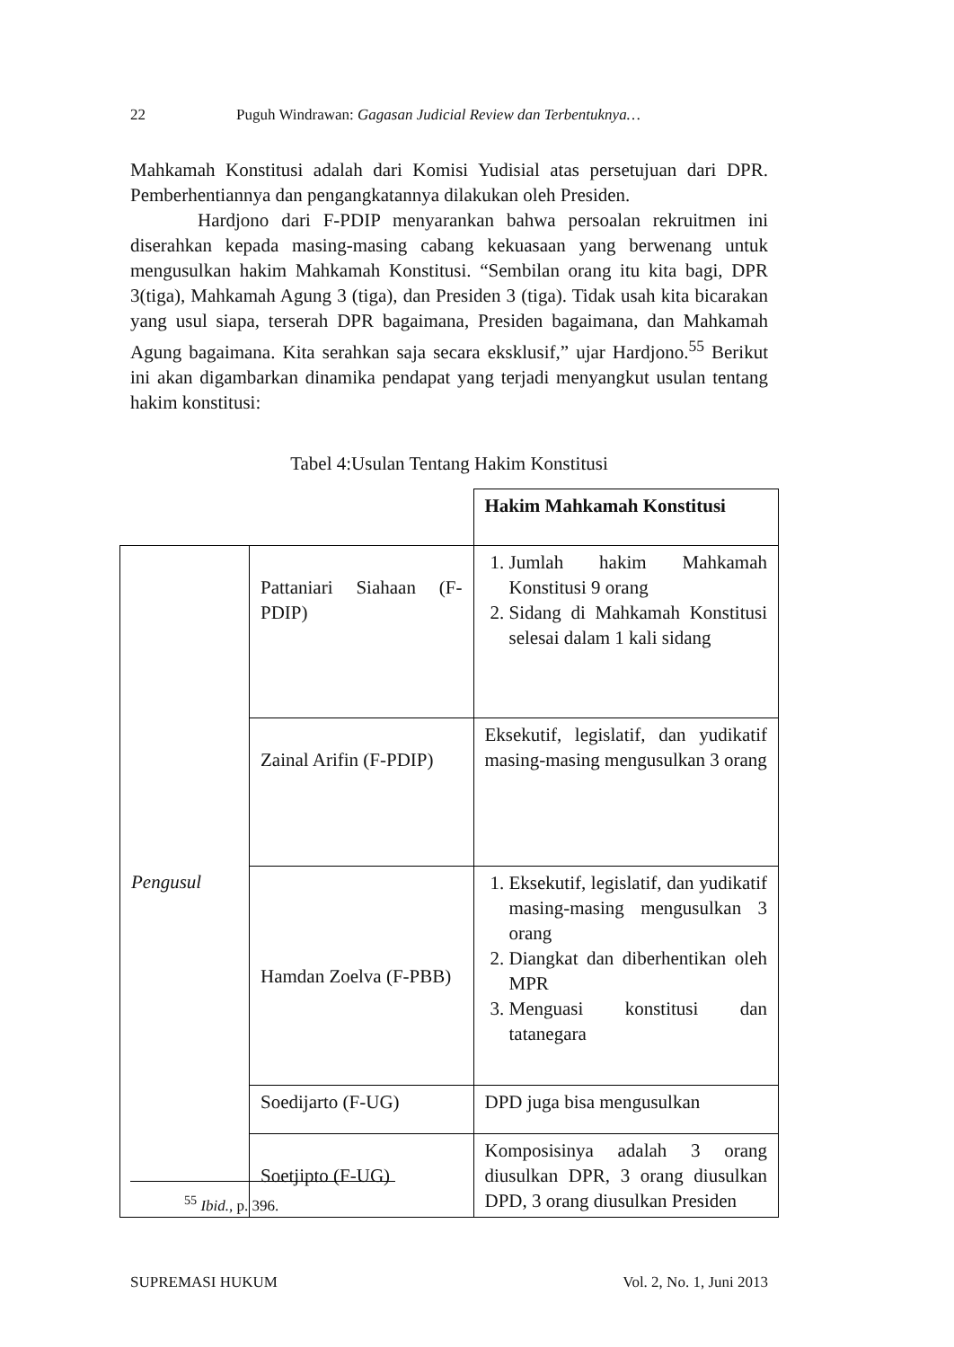22 Puguh Windrawan: Gagasan Judicial Review dan Terbentuknya…
Mahkamah Konstitusi adalah dari Komisi Yudisial atas persetujuan dari DPR. Pemberhentiannya dan pengangkatannya dilakukan oleh Presiden.
Hardjono dari F-PDIP menyarankan bahwa persoalan rekruitmen ini diserahkan kepada masing-masing cabang kekuasaan yang berwenang untuk mengusulkan hakim Mahkamah Konstitusi. “Sembilan orang itu kita bagi, DPR 3(tiga), Mahkamah Agung 3 (tiga), dan Presiden 3 (tiga). Tidak usah kita bicarakan yang usul siapa, terserah DPR bagaimana, Presiden bagaimana, dan Mahkamah Agung bagaimana. Kita serahkan saja secara eksklusif,” ujar Hardjono.<sup>55</sup> Berikut ini akan digambarkan dinamika pendapat yang terjadi menyangkut usulan tentang hakim konstitusi:
Tabel 4:Usulan Tentang Hakim Konstitusi
| | | Hakim Mahkamah Konstitusi |
| Pengusul | Pattaniari Siahaan (F-PDIP) | 1. Jumlah hakim Mahkamah Konstitusi 9 orang 2. Sidang di Mahkamah Konstitusi selesai dalam 1 kali sidang |
| | Zainal Arifin (F-PDIP) | Eksekutif, legislatif, dan yudikatif masing-masing mengusulkan 3 orang |
| | Hamdan Zoelva (F-PBB) | 1. Eksekutif, legislatif, dan yudikatif masing-masing mengusulkan 3 orang 2. Diangkat dan diberhentikan oleh MPR 3. Menguasi konstitusi dan tatanegara |
| | Soedijarto (F-UG) | DPD juga bisa mengusulkan |
| | Soetjipto (F-UG) | Komposisinya adalah 3 orang diusulkan DPR, 3 orang diusulkan DPD, 3 orang diusulkan Presiden |
<sup>55</sup> Ibid., p. 396.
SUPREMASI HUKUM Vol. 2, No. 1, Juni 2013